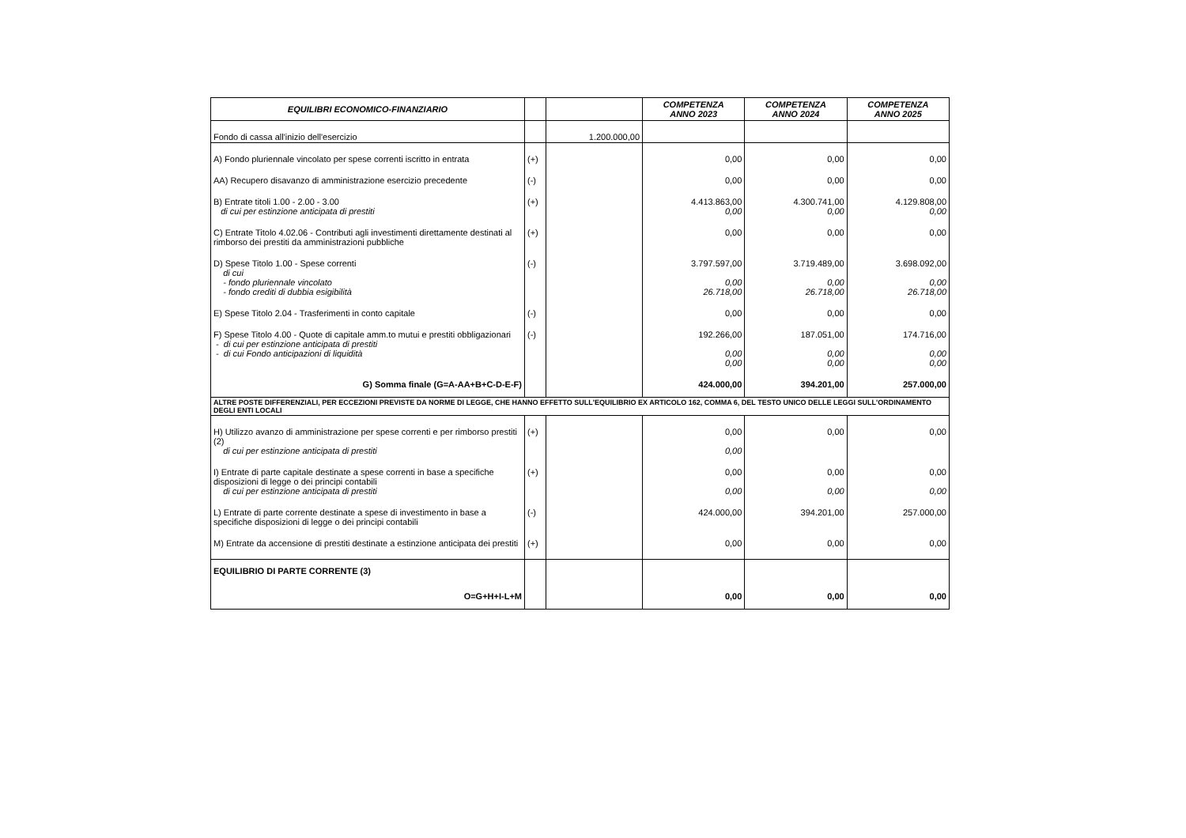| EQUILIBRI ECONOMICO-FINANZIARIO | | | COMPETENZA ANNO 2023 | COMPETENZA ANNO 2024 | COMPETENZA ANNO 2025 |
| --- | --- | --- | --- | --- | --- |
| Fondo di cassa all'inizio dell'esercizio | | 1.200.000,00 | | | |
| A) Fondo pluriennale vincolato per spese correnti iscritto in entrata | (+) | | 0,00 | 0,00 | 0,00 |
| AA) Recupero disavanzo di amministrazione esercizio precedente | (-) | | 0,00 | 0,00 | 0,00 |
| B) Entrate titoli 1.00 - 2.00 - 3.00 di cui per estinzione anticipata di prestiti | (+) | | 4.413.863,00 0,00 | 4.300.741,00 0,00 | 4.129.808,00 0,00 |
| C) Entrate Titolo 4.02.06 - Contributi agli investimenti direttamente destinati al rimborso dei prestiti da amministrazioni pubbliche | (+) | | 0,00 | 0,00 | 0,00 |
| D) Spese Titolo 1.00 - Spese correnti di cui - fondo pluriennale vincolato - fondo crediti di dubbia esigibilità | (-) | | 3.797.597,00 0,00 26.718,00 | 3.719.489,00 0,00 26.718,00 | 3.698.092,00 0,00 26.718,00 |
| E) Spese Titolo 2.04 - Trasferimenti in conto capitale | (-) | | 0,00 | 0,00 | 0,00 |
| F) Spese Titolo 4.00 - Quote di capitale amm.to mutui e prestiti obbligazionari - di cui per estinzione anticipata di prestiti - di cui Fondo anticipazioni di liquidità | (-) | | 192.266,00 0,00 0,00 | 187.051,00 0,00 0,00 | 174.716,00 0,00 0,00 |
| G) Somma finale (G=A-AA+B+C-D-E-F) | | | 424.000,00 | 394.201,00 | 257.000,00 |
| ALTRE POSTE DIFFERENZIALI, PER ECCEZIONI PREVISTE DA NORME DI LEGGE, CHE HANNO EFFETTO SULL'EQUILIBRIO EX ARTICOLO 162, COMMA 6, DEL TESTO UNICO DELLE LEGGI SULL'ORDINAMENTO DEGLI ENTI LOCALI | | | | | |
| H) Utilizzo avanzo di amministrazione per spese correnti e per rimborso prestiti (2) di cui per estinzione anticipata di prestiti | (+) | | 0,00 0,00 | 0,00 | 0,00 |
| I) Entrate di parte capitale destinate a spese correnti in base a specifiche disposizioni di legge o dei principi contabili di cui per estinzione anticipata di prestiti | (+) | | 0,00 0,00 | 0,00 0,00 | 0,00 0,00 |
| L) Entrate di parte corrente destinate a spese di investimento in base a specifiche disposizioni di legge o dei principi contabili | (-) | | 424.000,00 | 394.201,00 | 257.000,00 |
| M) Entrate da accensione di prestiti destinate a estinzione anticipata dei prestiti | (+) | | 0,00 | 0,00 | 0,00 |
| EQUILIBRIO DI PARTE CORRENTE (3) O=G+H+I-L+M | | | 0,00 | 0,00 | 0,00 |